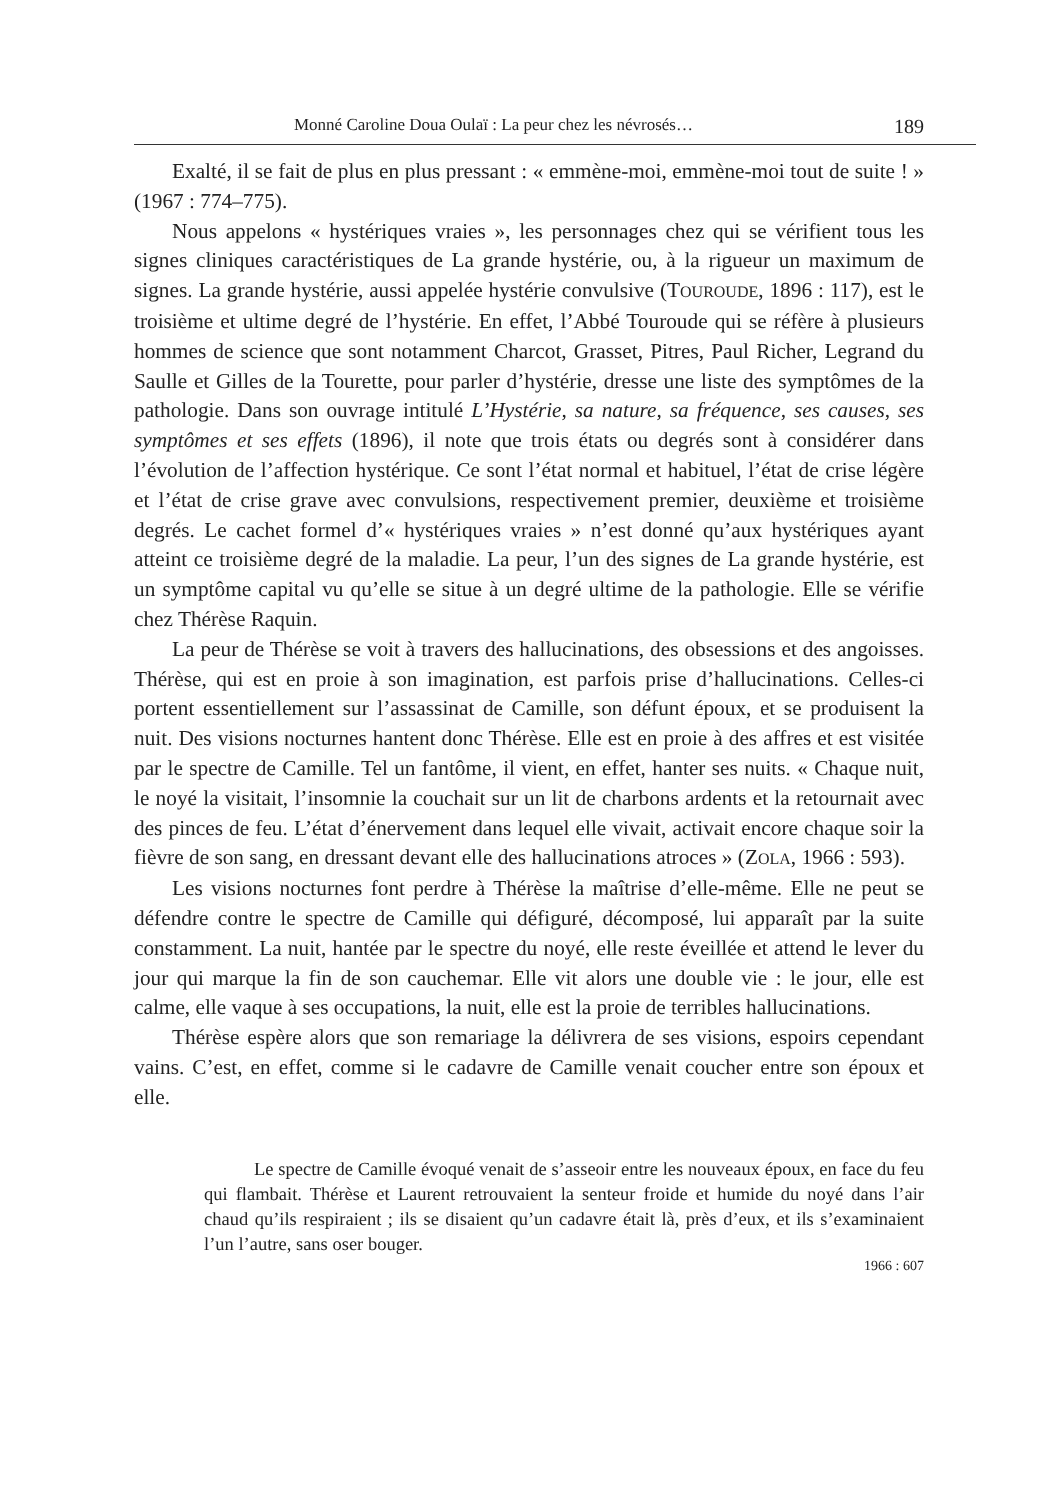Monné Caroline Doua Oulaï : La peur chez les névrosés… 189
Exalté, il se fait de plus en plus pressant : « emmène-moi, emmène-moi tout de suite ! » (1967 : 774–775).
Nous appelons « hystériques vraies », les personnages chez qui se vérifient tous les signes cliniques caractéristiques de La grande hystérie, ou, à la rigueur un maximum de signes. La grande hystérie, aussi appelée hystérie convulsive (TOUROUDE, 1896 : 117), est le troisième et ultime degré de l’hystérie. En effet, l’Abbé Touroude qui se réfère à plusieurs hommes de science que sont notamment Charcot, Grasset, Pitres, Paul Richer, Legrand du Saulle et Gilles de la Tourette, pour parler d’hystérie, dresse une liste des symptômes de la pathologie. Dans son ouvrage intitulé L’Hystérie, sa nature, sa fréquence, ses causes, ses symptômes et ses effets (1896), il note que trois états ou degrés sont à considérer dans l’évolution de l’affection hystérique. Ce sont l’état normal et habituel, l’état de crise légère et l’état de crise grave avec convulsions, respectivement premier, deuxième et troisième degrés. Le cachet formel d’« hystériques vraies » n’est donné qu’aux hystériques ayant atteint ce troisième degré de la maladie. La peur, l’un des signes de La grande hystérie, est un symptôme capital vu qu’elle se situe à un degré ultime de la pathologie. Elle se vérifie chez Thérèse Raquin.
La peur de Thérèse se voit à travers des hallucinations, des obsessions et des angoisses. Thérèse, qui est en proie à son imagination, est parfois prise d’hallucinations. Celles-ci portent essentiellement sur l’assassinat de Camille, son défunt époux, et se produisent la nuit. Des visions nocturnes hantent donc Thérèse. Elle est en proie à des affres et est visitée par le spectre de Camille. Tel un fantôme, il vient, en effet, hanter ses nuits. « Chaque nuit, le noyé la visitait, l’insomnie la couchait sur un lit de charbons ardents et la retournait avec des pinces de feu. L’état d’énervement dans lequel elle vivait, activait encore chaque soir la fièvre de son sang, en dressant devant elle des hallucinations atroces » (ZOLA, 1966 : 593).
Les visions nocturnes font perdre à Thérèse la maîtrise d’elle-même. Elle ne peut se défendre contre le spectre de Camille qui défiguré, décomposé, lui apparaît par la suite constamment. La nuit, hantée par le spectre du noyé, elle reste éveillée et attend le lever du jour qui marque la fin de son cauchemar. Elle vit alors une double vie : le jour, elle est calme, elle vaque à ses occupations, la nuit, elle est la proie de terribles hallucinations.
Thérèse espère alors que son remariage la délivrera de ses visions, espoirs cependant vains. C’est, en effet, comme si le cadavre de Camille venait coucher entre son époux et elle.
Le spectre de Camille évoqué venait de s’asseoir entre les nouveaux époux, en face du feu qui flambait. Thérèse et Laurent retrouvaient la senteur froide et humide du noyé dans l’air chaud qu’ils respiraient ; ils se disaient qu’un cadavre était là, près d’eux, et ils s’examinaient l’un l’autre, sans oser bouger.
1966 : 607